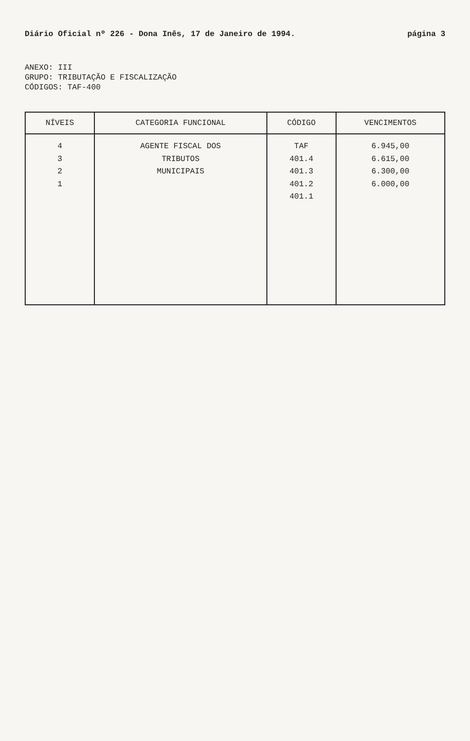Diário Oficial nº 226 - Dona Inês, 17 de Janeiro de 1994. página 3
ANEXO: III
GRUPO: TRIBUTAÇÃO E FISCALIZAÇÃO
CÓDIGOS: TAF-400
| NÍVEIS | CATEGORIA FUNCIONAL | CÓDIGO | VENCIMENTOS |
| --- | --- | --- | --- |
| 4 3 2 1 | AGENTE FISCAL DOS TRIBUTOS MUNICIPAIS | TAF 401.4 401.3 401.2 401.1 | 6.945,00 6.615,00 6.300,00 6.000,00 |